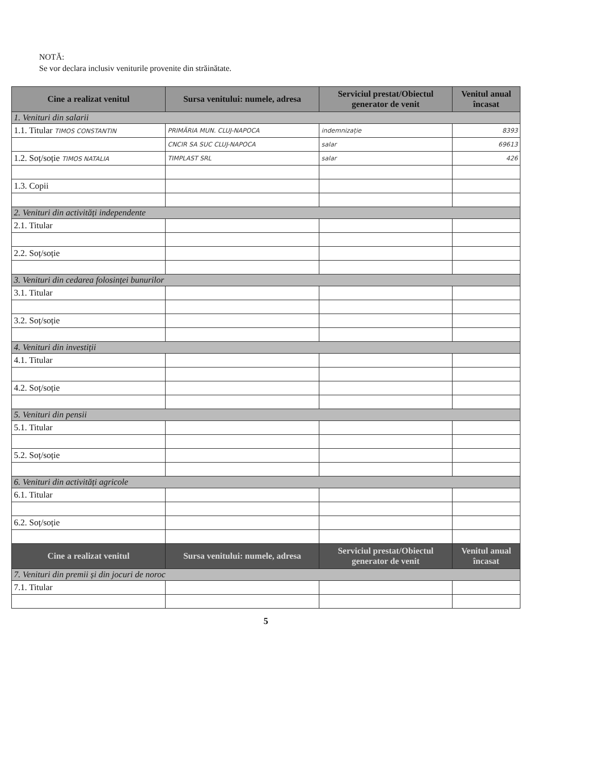NOTĂ:
Se vor declara inclusiv veniturile provenite din străinătate.
| Cine a realizat venitul | Sursa venitului: numele, adresa | Serviciul prestat/Obiectul generator de venit | Venitul anual încasat |
| --- | --- | --- | --- |
| 1. Venituri din salarii | | | |
| 1.1. Titular TIMOS CONSTANTIN | PRIMĂRIA MUN. CLUJ-NAPOCA | indemnizație | 8393 |
| | CNCIR SA SUC CLUJ-NAPOCA | salar | 69613 |
| 1.2. Soț/soție TIMOS NATALIA | TIMPLAST SRL | salar | 426 |
| 1.3. Copii | | | |
| 2. Venituri din activități independente | | | |
| 2.1. Titular | | | |
| 2.2. Soț/soție | | | |
| 3. Venituri din cedarea folosinței bunurilor | | | |
| 3.1. Titular | | | |
| 3.2. Soț/soție | | | |
| 4. Venituri din investiții | | | |
| 4.1. Titular | | | |
| 4.2. Soț/soție | | | |
| 5. Venituri din pensii | | | |
| 5.1. Titular | | | |
| 5.2. Soț/soție | | | |
| 6. Venituri din activități agricole | | | |
| 6.1. Titular | | | |
| 6.2. Soț/soție | | | |
| Cine a realizat venitul | Sursa venitului: numele, adresa | Serviciul prestat/Obiectul generator de venit | Venitul anual încasat |
| 7. Venituri din premii și din jocuri de noroc | | | |
| 7.1. Titular | | | |
5